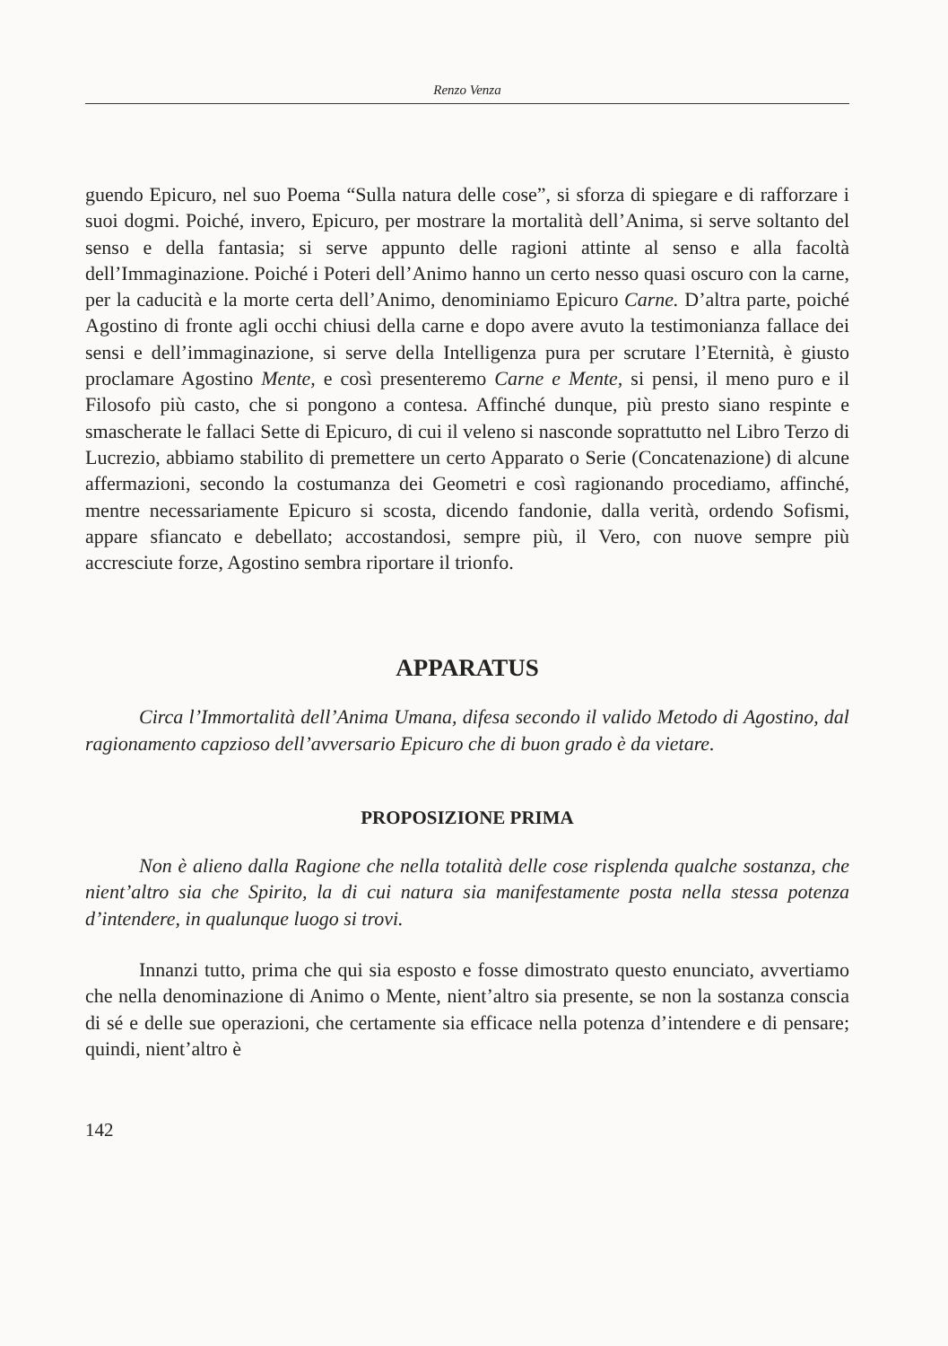Renzo Venza
guendo Epicuro, nel suo Poema “Sulla natura delle cose”, si sforza di spiegare e di rafforzare i suoi dogmi. Poiché, invero, Epicuro, per mostrare la mortalità dell’Anima, si serve soltanto del senso e della fantasia; si serve appunto delle ragioni attinte al senso e alla facoltà dell’Immaginazione. Poiché i Poteri dell’Animo hanno un certo nesso quasi oscuro con la carne, per la caducità e la morte certa dell’Animo, denominiamo Epicuro Carne. D’altra parte, poiché Agostino di fronte agli occhi chiusi della carne e dopo avere avuto la testimonianza fallace dei sensi e dell’immaginazione, si serve della Intelligenza pura per scrutare l’Eternità, è giusto proclamare Agostino Mente, e così presenteremo Carne e Mente, si pensi, il meno puro e il Filosofo più casto, che si pongono a contesa. Affinché dunque, più presto siano respinte e smascherate le fallaci Sette di Epicuro, di cui il veleno si nasconde soprattutto nel Libro Terzo di Lucrezio, abbiamo stabilito di premettere un certo Apparato o Serie (Concatenazione) di alcune affermazioni, secondo la costumanza dei Geometri e così ragionando procediamo, affinché, mentre necessariamente Epicuro si scosta, dicendo fandonie, dalla verità, ordendo Sofismi, appare sfiancato e debellato; accostandosi, sempre più, il Vero, con nuove sempre più accresciute forze, Agostino sembra riportare il trionfo.
APPARATUS
Circa l’Immortalità dell’Anima Umana, difesa secondo il valido Metodo di Agostino, dal ragionamento capzioso dell’avversario Epicuro che di buon grado è da vietare.
PROPOSIZIONE PRIMA
Non è alieno dalla Ragione che nella totalità delle cose risplenda qualche sostanza, che nient’altro sia che Spirito, la di cui natura sia manifestamente posta nella stessa potenza d’intendere, in qualunque luogo si trovi.
Innanzi tutto, prima che qui sia esposto e fosse dimostrato questo enunciato, avvertiamo che nella denominazione di Animo o Mente, nient’altro sia presente, se non la sostanza conscia di sé e delle sue operazioni, che certamente sia efficace nella potenza d’intendere e di pensare; quindi, nient’altro è
142